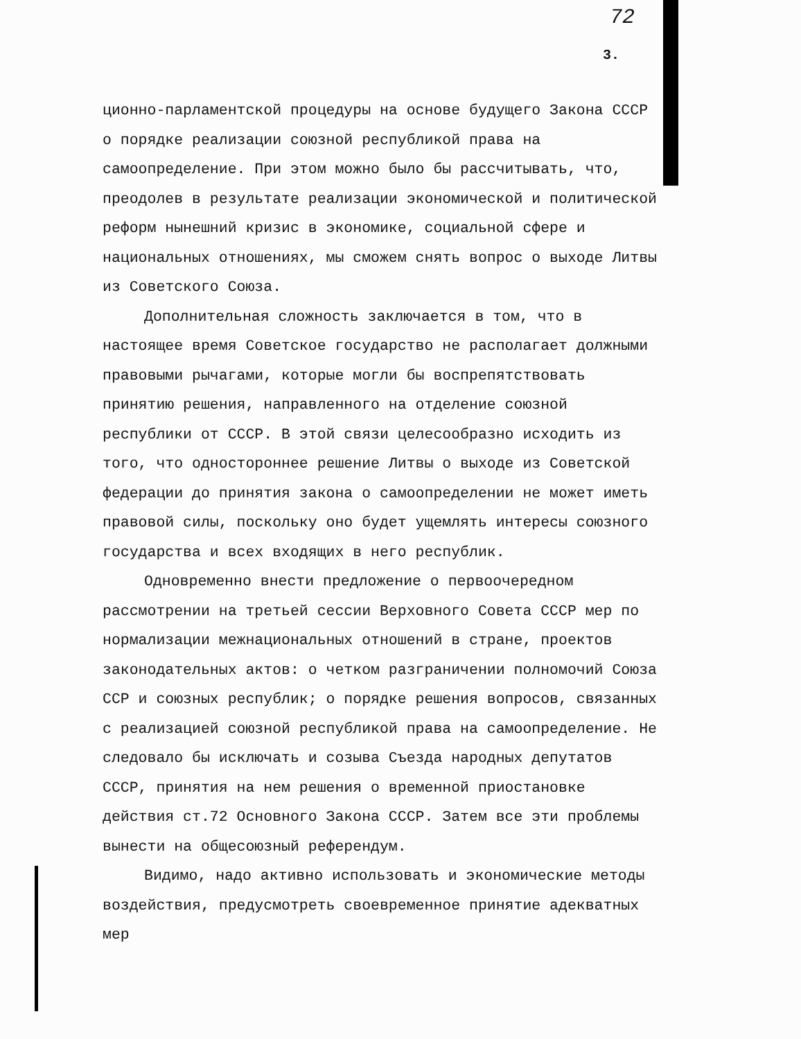72
3.
ционно-парламентской процедуры на основе будущего Закона СССР о порядке реализации союзной республикой права на самоопределение. При этом можно было бы рассчитывать, что, преодолев в результате реализации экономической и политической реформ нынешний кризис в экономике, социальной сфере и национальных отношениях, мы сможем снять вопрос о выходе Литвы из Советского Союза.
Дополнительная сложность заключается в том, что в настоящее время Советское государство не располагает должными правовыми рычагами, которые могли бы воспрепятствовать принятию решения, направленного на отделение союзной республики от СССР. В этой связи целесообразно исходить из того, что одностороннее решение Литвы о выходе из Советской федерации до принятия закона о самоопределении не может иметь правовой силы, поскольку оно будет ущемлять интересы союзного государства и всех входящих в него республик.
Одновременно внести предложение о первоочередном рассмотрении на третьей сессии Верховного Совета СССР мер по нормализации межнациональных отношений в стране, проектов законодательных актов: о четком разграничении полномочий Союза ССР и союзных республик; о порядке решения вопросов, связанных с реализацией союзной республикой права на самоопределение. Не следовало бы исключать и созыва Съезда народных депутатов СССР, принятия на нем решения о временной приостановке действия ст.72 Основного Закона СССР. Затем все эти проблемы вынести на общесоюзный референдум.
Видимо, надо активно использовать и экономические методы воздействия, предусмотреть своевременное принятие адекватных мер